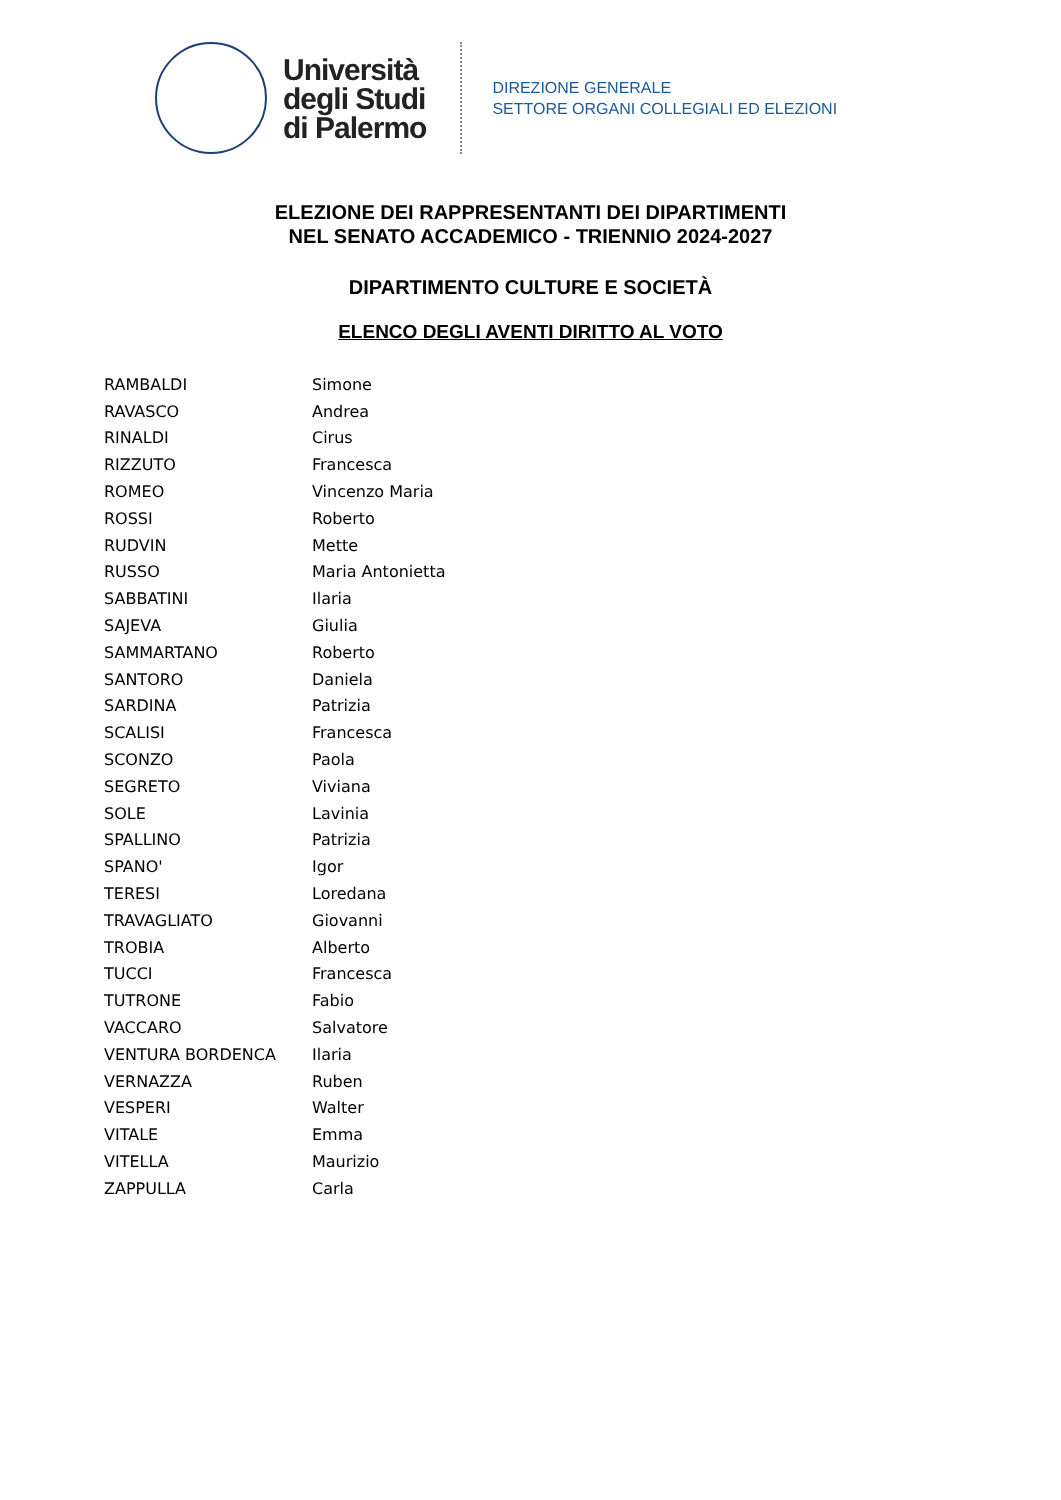Università
degli Studi
di Palermo
DIREZIONE GENERALE
SETTORE ORGANI COLLEGIALI ED ELEZIONI
ELEZIONE DEI RAPPRESENTANTI DEI DIPARTIMENTI
NEL SENATO ACCADEMICO - TRIENNIO 2024-2027
DIPARTIMENTO CULTURE E SOCIETÀ
ELENCO DEGLI AVENTI DIRITTO AL VOTO
| RAMBALDI | Simone |
| RAVASCO | Andrea |
| RINALDI | Cirus |
| RIZZUTO | Francesca |
| ROMEO | Vincenzo Maria |
| ROSSI | Roberto |
| RUDVIN | Mette |
| RUSSO | Maria Antonietta |
| SABBATINI | Ilaria |
| SAJEVA | Giulia |
| SAMMARTANO | Roberto |
| SANTORO | Daniela |
| SARDINA | Patrizia |
| SCALISI | Francesca |
| SCONZO | Paola |
| SEGRETO | Viviana |
| SOLE | Lavinia |
| SPALLINO | Patrizia |
| SPANO' | Igor |
| TERESI | Loredana |
| TRAVAGLIATO | Giovanni |
| TROBIA | Alberto |
| TUCCI | Francesca |
| TUTRONE | Fabio |
| VACCARO | Salvatore |
| VENTURA BORDENCA | Ilaria |
| VERNAZZA | Ruben |
| VESPERI | Walter |
| VITALE | Emma |
| VITELLA | Maurizio |
| ZAPPULLA | Carla |